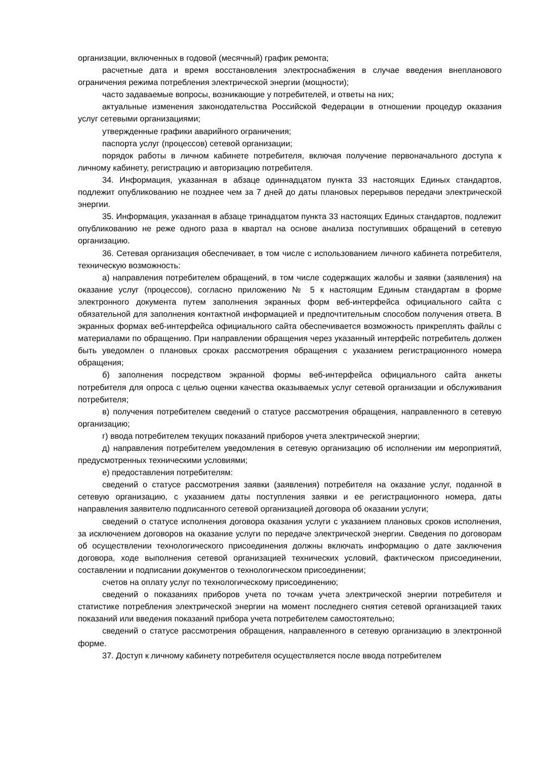организации, включенных в годовой (месячный) график ремонта;
расчетные дата и время восстановления электроснабжения в случае введения внепланового ограничения режима потребления электрической энергии (мощности);
часто задаваемые вопросы, возникающие у потребителей, и ответы на них;
актуальные изменения законодательства Российской Федерации в отношении процедур оказания услуг сетевыми организациями;
утвержденные графики аварийного ограничения;
паспорта услуг (процессов) сетевой организации;
порядок работы в личном кабинете потребителя, включая получение первоначального доступа к личному кабинету, регистрацию и авторизацию потребителя.
34. Информация, указанная в абзаце одиннадцатом пункта 33 настоящих Единых стандартов, подлежит опубликованию не позднее чем за 7 дней до даты плановых перерывов передачи электрической энергии.
35. Информация, указанная в абзаце тринадцатом пункта 33 настоящих Единых стандартов, подлежит опубликованию не реже одного раза в квартал на основе анализа поступивших обращений в сетевую организацию.
36. Сетевая организация обеспечивает, в том числе с использованием личного кабинета потребителя, техническую возможность:
а) направления потребителем обращений, в том числе содержащих жалобы и заявки (заявления) на оказание услуг (процессов), согласно приложению № 5 к настоящим Единым стандартам в форме электронного документа путем заполнения экранных форм веб-интерфейса официального сайта с обязательной для заполнения контактной информацией и предпочтительным способом получения ответа. В экранных формах веб-интерфейса официального сайта обеспечивается возможность прикреплять файлы с материалами по обращению. При направлении обращения через указанный интерфейс потребитель должен быть уведомлен о плановых сроках рассмотрения обращения с указанием регистрационного номера обращения;
б) заполнения посредством экранной формы веб-интерфейса официального сайта анкеты потребителя для опроса с целью оценки качества оказываемых услуг сетевой организации и обслуживания потребителя;
в) получения потребителем сведений о статусе рассмотрения обращения, направленного в сетевую организацию;
г) ввода потребителем текущих показаний приборов учета электрической энергии;
д) направления потребителем уведомления в сетевую организацию об исполнении им мероприятий, предусмотренных техническими условиями;
е) предоставления потребителям:
сведений о статусе рассмотрения заявки (заявления) потребителя на оказание услуг, поданной в сетевую организацию, с указанием даты поступления заявки и ее регистрационного номера, даты направления заявителю подписанного сетевой организацией договора об оказании услуги;
сведений о статусе исполнения договора оказания услуги с указанием плановых сроков исполнения, за исключением договоров на оказание услуги по передаче электрической энергии. Сведения по договорам об осуществлении технологического присоединения должны включать информацию о дате заключения договора, ходе выполнения сетевой организацией технических условий, фактическом присоединении, составлении и подписании документов о технологическом присоединении;
счетов на оплату услуг по технологическому присоединению;
сведений о показаниях приборов учета по точкам учета электрической энергии потребителя и статистике потребления электрической энергии на момент последнего снятия сетевой организацией таких показаний или введения показаний прибора учета потребителем самостоятельно;
сведений о статусе рассмотрения обращения, направленного в сетевую организацию в электронной форме.
37. Доступ к личному кабинету потребителя осуществляется после ввода потребителем